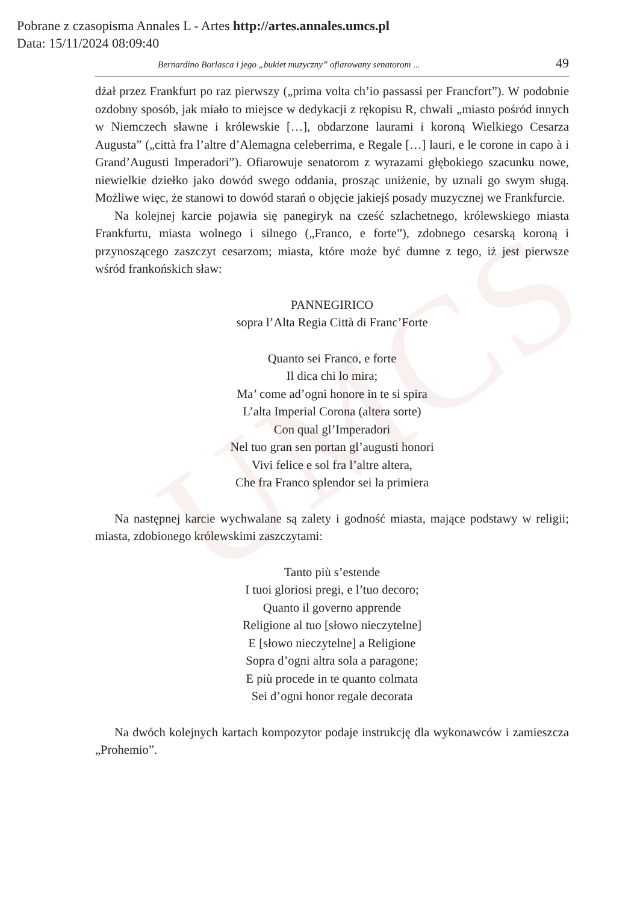UMCS
Pobrane z czasopisma Annales L - Artes http://artes.annales.umcs.pl
Data: 15/11/2024 08:09:40
Bernardino Borlasca i jego „bukiet muzyczny” ofiarowany senatorom ... 49
dżał przez Frankfurt po raz pierwszy („prima volta ch’io passassi per Francfort”). W podobnie ozdobny sposób, jak miało to miejsce w dedykacji z rękopisu R, chwali „miasto pośród innych w Niemczech sławne i królewskie […], obdarzone laurami i koroną Wielkiego Cesarza Augusta” („città fra l’altre d’Alemagna celeberrima, e Regale […] lauri, e le corone in capo à i Grand’Augusti Imperadori”). Ofiarowuje senatorom z wyrazami głębokiego szacunku nowe, niewielkie dziełko jako dowód swego oddania, prosząc uniżenie, by uznali go swym sługą. Możliwe więc, że stanowi to dowód starań o objęcie jakiejś posady muzycznej we Frankfurcie.
Na kolejnej karcie pojawia się panegiryk na cześć szlachetnego, królewskiego miasta Frankfurtu, miasta wolnego i silnego („Franco, e forte”), zdobnego cesarską koroną i przynoszącego zaszczyt cesarzom; miasta, które może być dumne z tego, iż jest pierwsze wśród frankońskich sław:
PANNEGIRICO
sopra l’Alta Regia Città di Franc’Forte
Quanto sei Franco, e forte
Il dica chi lo mira;
Ma’ come ad’ogni honore in te si spira
L’alta Imperial Corona (altera sorte)
Con qual gl’Imperadori
Nel tuo gran sen portan gl’augusti honori
Vivi felice e sol fra l’altre altera,
Che fra Franco splendor sei la primiera
Na następnej karcie wychwalane są zalety i godność miasta, mające podstawy w religii; miasta, zdobionego królewskimi zaszczytami:
Tanto più s’estende
I tuoi gloriosi pregi, e l’tuo decoro;
Quanto il governo apprende
Religione al tuo [słowo nieczytelne]
E [słowo nieczytelne] a Religione
Sopra d’ogni altra sola a paragone;
E più procede in te quanto colmata
Sei d’ogni honor regale decorata
Na dwóch kolejnych kartach kompozytor podaje instrukcję dla wykonawców i zamieszcza „Prohemio”.